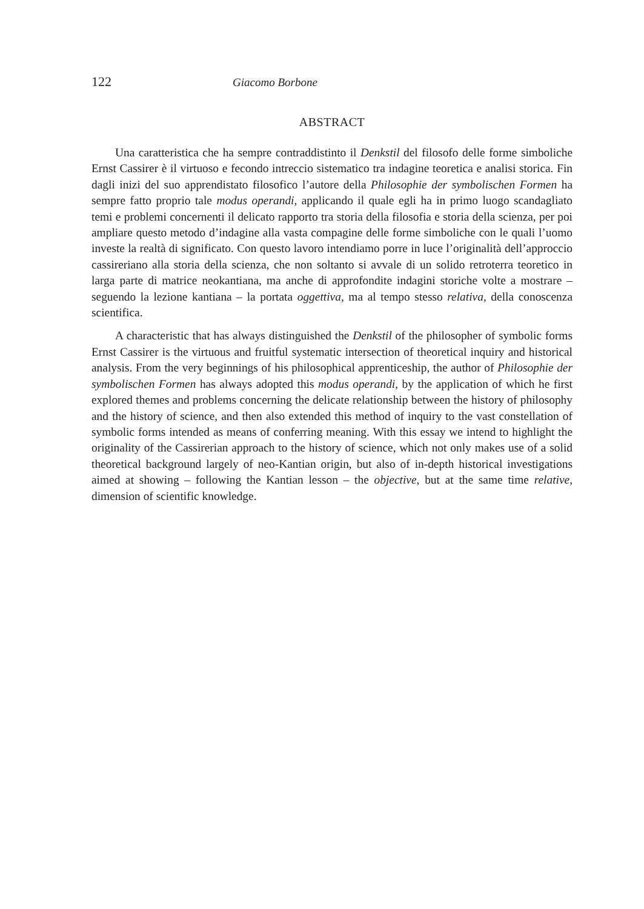122 Giacomo Borbone
ABSTRACT
Una caratteristica che ha sempre contraddistinto il Denkstil del filosofo delle forme simboliche Ernst Cassirer è il virtuoso e fecondo intreccio sistematico tra indagine teoretica e analisi storica. Fin dagli inizi del suo apprendistato filosofico l’autore della Philosophie der symbolischen Formen ha sempre fatto proprio tale modus operandi, applicando il quale egli ha in primo luogo scandagliato temi e problemi concernenti il delicato rapporto tra storia della filosofia e storia della scienza, per poi ampliare questo metodo d’indagine alla vasta compagine delle forme simboliche con le quali l’uomo investe la realtà di significato. Con questo lavoro intendiamo porre in luce l’originalità dell’approccio cassireriano alla storia della scienza, che non soltanto si avvale di un solido retroterra teoretico in larga parte di matrice neokantiana, ma anche di approfondite indagini storiche volte a mostrare – seguendo la lezione kantiana – la portata oggettiva, ma al tempo stesso relativa, della conoscenza scientifica.
A characteristic that has always distinguished the Denkstil of the philosopher of symbolic forms Ernst Cassirer is the virtuous and fruitful systematic intersection of theoretical inquiry and historical analysis. From the very beginnings of his philosophical apprenticeship, the author of Philosophie der symbolischen Formen has always adopted this modus operandi, by the application of which he first explored themes and problems concerning the delicate relationship between the history of philosophy and the history of science, and then also extended this method of inquiry to the vast constellation of symbolic forms intended as means of conferring meaning. With this essay we intend to highlight the originality of the Cassirerian approach to the history of science, which not only makes use of a solid theoretical background largely of neo-Kantian origin, but also of in-depth historical investigations aimed at showing – following the Kantian lesson – the objective, but at the same time relative, dimension of scientific knowledge.